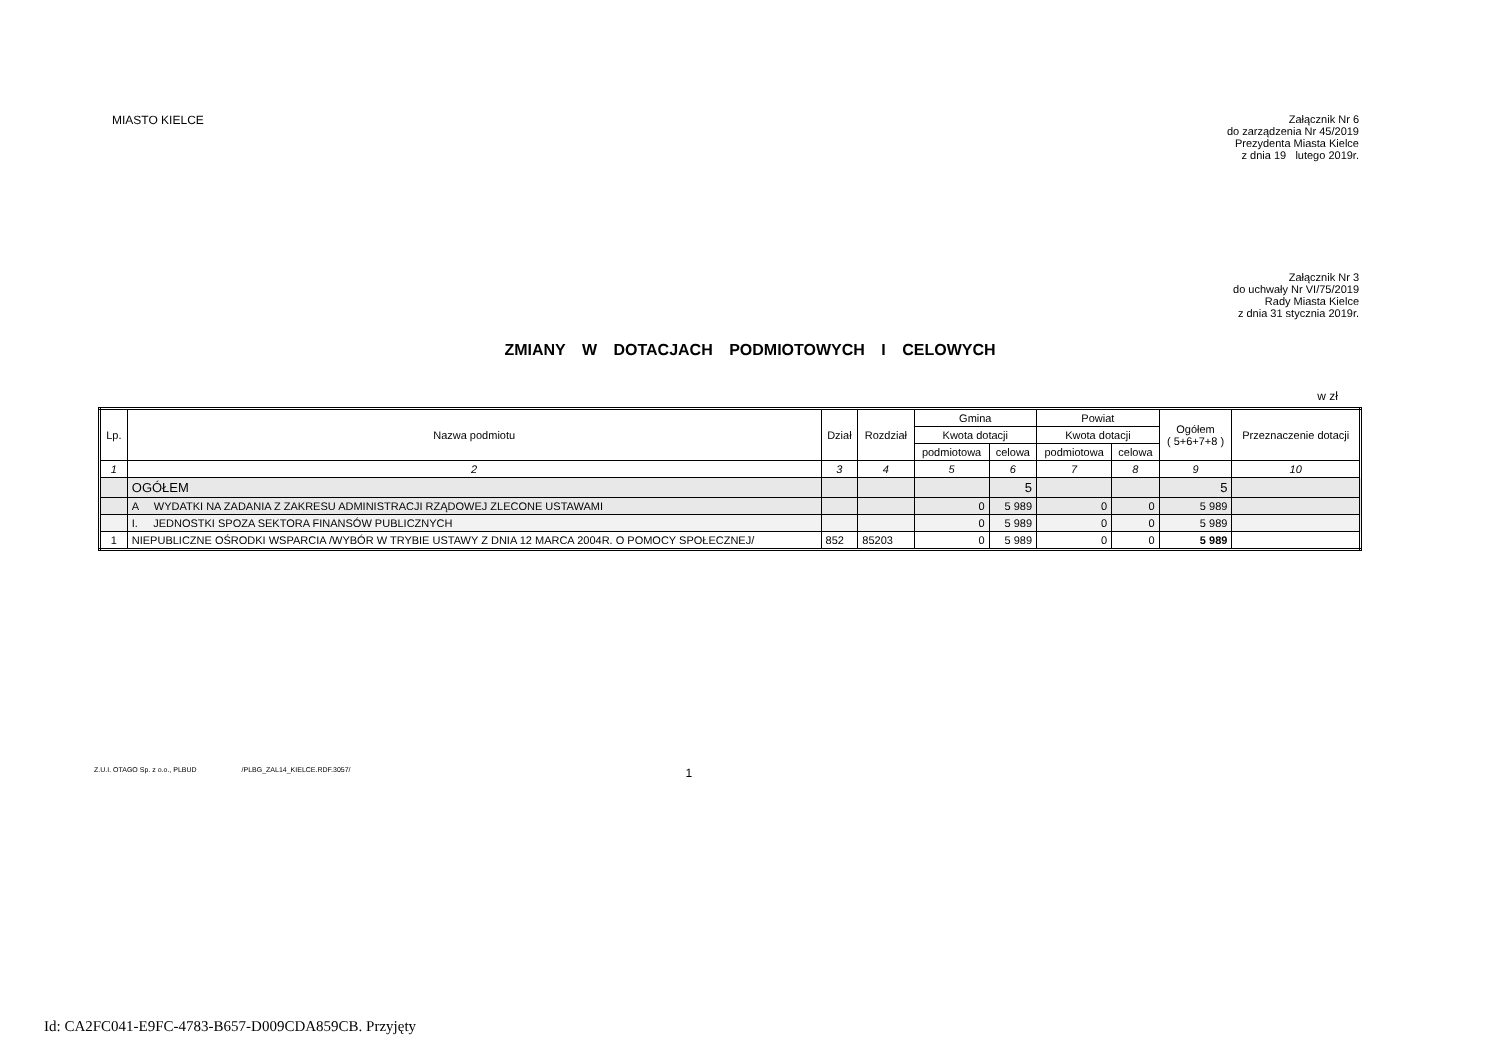MIASTO KIELCE
Załącznik Nr 6
do zarządzenia Nr 45/2019
Prezydenta Miasta Kielce
z dnia 19 lutego 2019r.
Załącznik Nr 3
do uchwały Nr VI/75/2019
Rady Miasta Kielce
z dnia 31 stycznia 2019r.
ZMIANY W DOTACJACH PODMIOTOWYCH I CELOWYCH
w zł
| Lp. | Nazwa podmiotu | Dział | Rozdział | Gmina | | Powiat | | Ogółem ( 5+6+7+8 ) | Przeznaczenie dotacji |
| --- | --- | --- | --- | --- | --- | --- | --- | --- | --- |
| | | | | Kwota dotacji | | Kwota dotacji | | | |
| | | | | podmiotowa | celowa | podmiotowa | celowa | | |
| 1 | 2 | 3 | 4 | 5 | 6 | 7 | 8 | 9 | 10 |
| | OGÓŁEM | | | | 5 | | | 5 | |
| | A WYDATKI NA ZADANIA Z ZAKRESU ADMINISTRACJI RZĄDOWEJ ZLECONE USTAWAMI | | | 0 | 5 989 | 0 | 0 | 5 989 | |
| | I. JEDNOSTKI SPOZA SEKTORA FINANSÓW PUBLICZNYCH | | | 0 | 5 989 | 0 | 0 | 5 989 | |
| 1 | NIEPUBLICZNE OŚRODKI WSPARCIA /WYBÓR W TRYBIE USTAWY Z DNIA 12 MARCA 2004R. O POMOCY SPOŁECZNEJ/ | 852 | 85203 | 0 | 5 989 | 0 | 0 | 5 989 | |
Z.U.I. OTAGO Sp. z o.o., PLBUD /PLBG_ZAL14_KIELCE.RDF.3057/ 1
Id: CA2FC041-E9FC-4783-B657-D009CDA859CB. Przyjęty